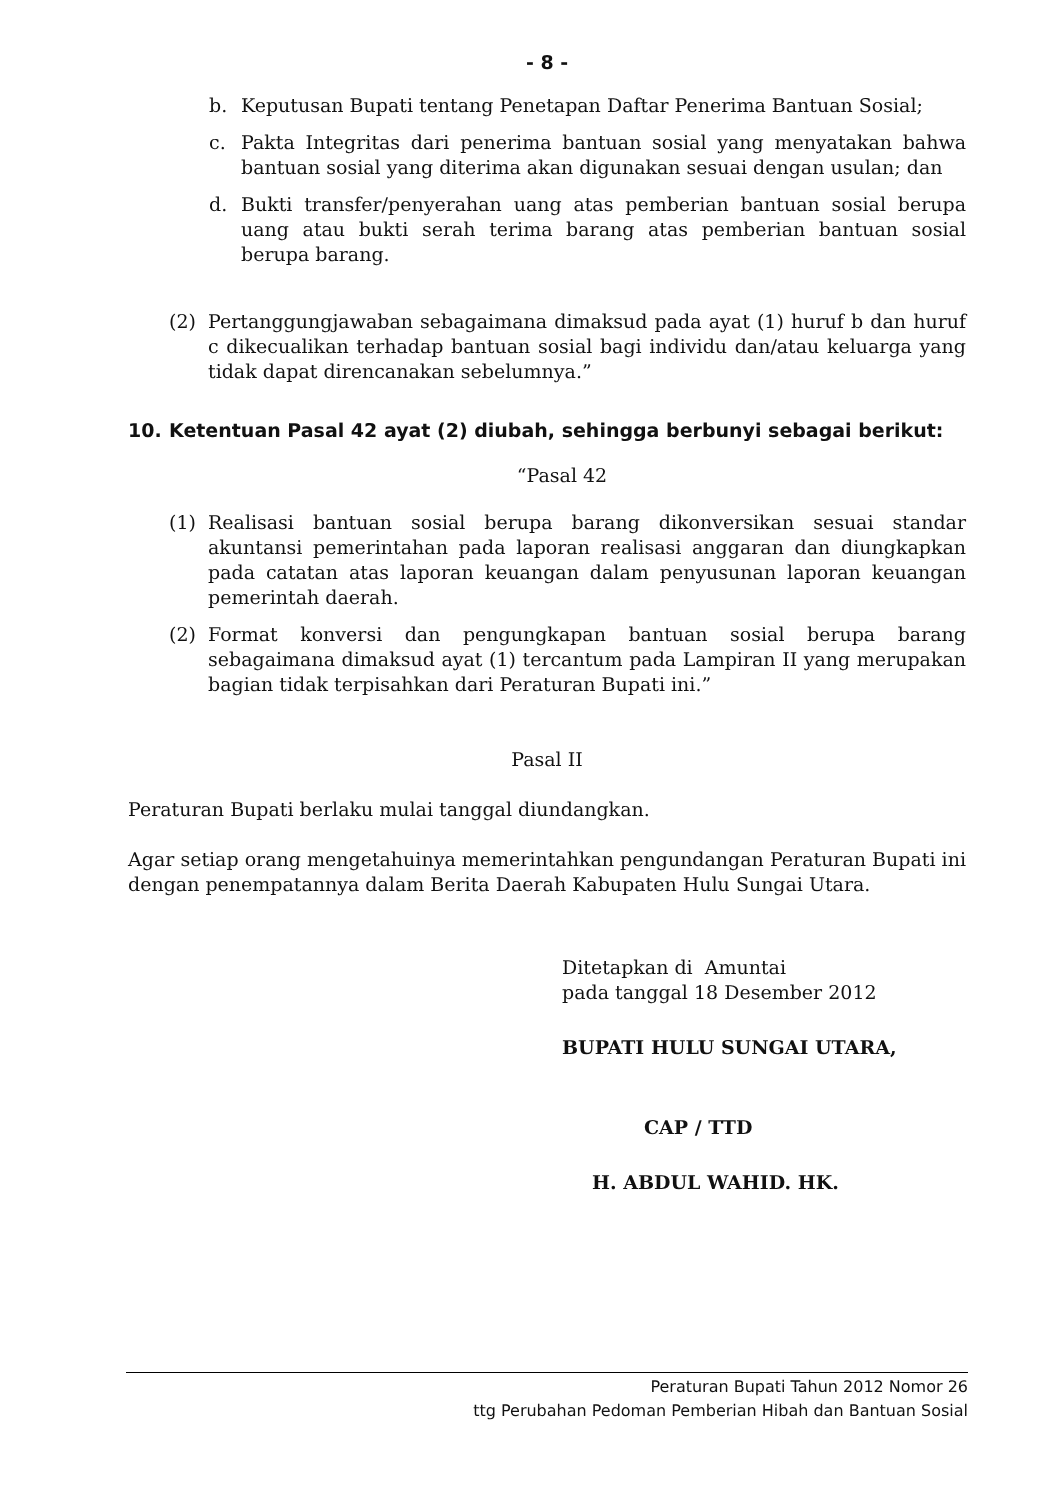- 8 -
b. Keputusan Bupati tentang Penetapan Daftar Penerima Bantuan Sosial;
c. Pakta Integritas dari penerima bantuan sosial yang menyatakan bahwa bantuan sosial yang diterima akan digunakan sesuai dengan usulan; dan
d. Bukti transfer/penyerahan uang atas pemberian bantuan sosial berupa uang atau bukti serah terima barang atas pemberian bantuan sosial berupa barang.
(2) Pertanggungjawaban sebagaimana dimaksud pada ayat (1) huruf b dan huruf c dikecualikan terhadap bantuan sosial bagi individu dan/atau keluarga yang tidak dapat direncanakan sebelumnya.”
10. Ketentuan Pasal 42 ayat (2) diubah, sehingga berbunyi sebagai berikut:
“Pasal 42
(1) Realisasi bantuan sosial berupa barang dikonversikan sesuai standar akuntansi pemerintahan pada laporan realisasi anggaran dan diungkapkan pada catatan atas laporan keuangan dalam penyusunan laporan keuangan pemerintah daerah.
(2) Format konversi dan pengungkapan bantuan sosial berupa barang sebagaimana dimaksud ayat (1) tercantum pada Lampiran II yang merupakan bagian tidak terpisahkan dari Peraturan Bupati ini.”
Pasal II
Peraturan Bupati berlaku mulai tanggal diundangkan.
Agar setiap orang mengetahuinya memerintahkan pengundangan Peraturan Bupati ini dengan penempatannya dalam Berita Daerah Kabupaten Hulu Sungai Utara.
Ditetapkan di Amuntai
pada tanggal 18 Desember 2012
BUPATI HULU SUNGAI UTARA,
CAP / TTD
H. ABDUL WAHID. HK.
Peraturan Bupati Tahun 2012 Nomor 26
ttg Perubahan Pedoman Pemberian Hibah dan Bantuan Sosial